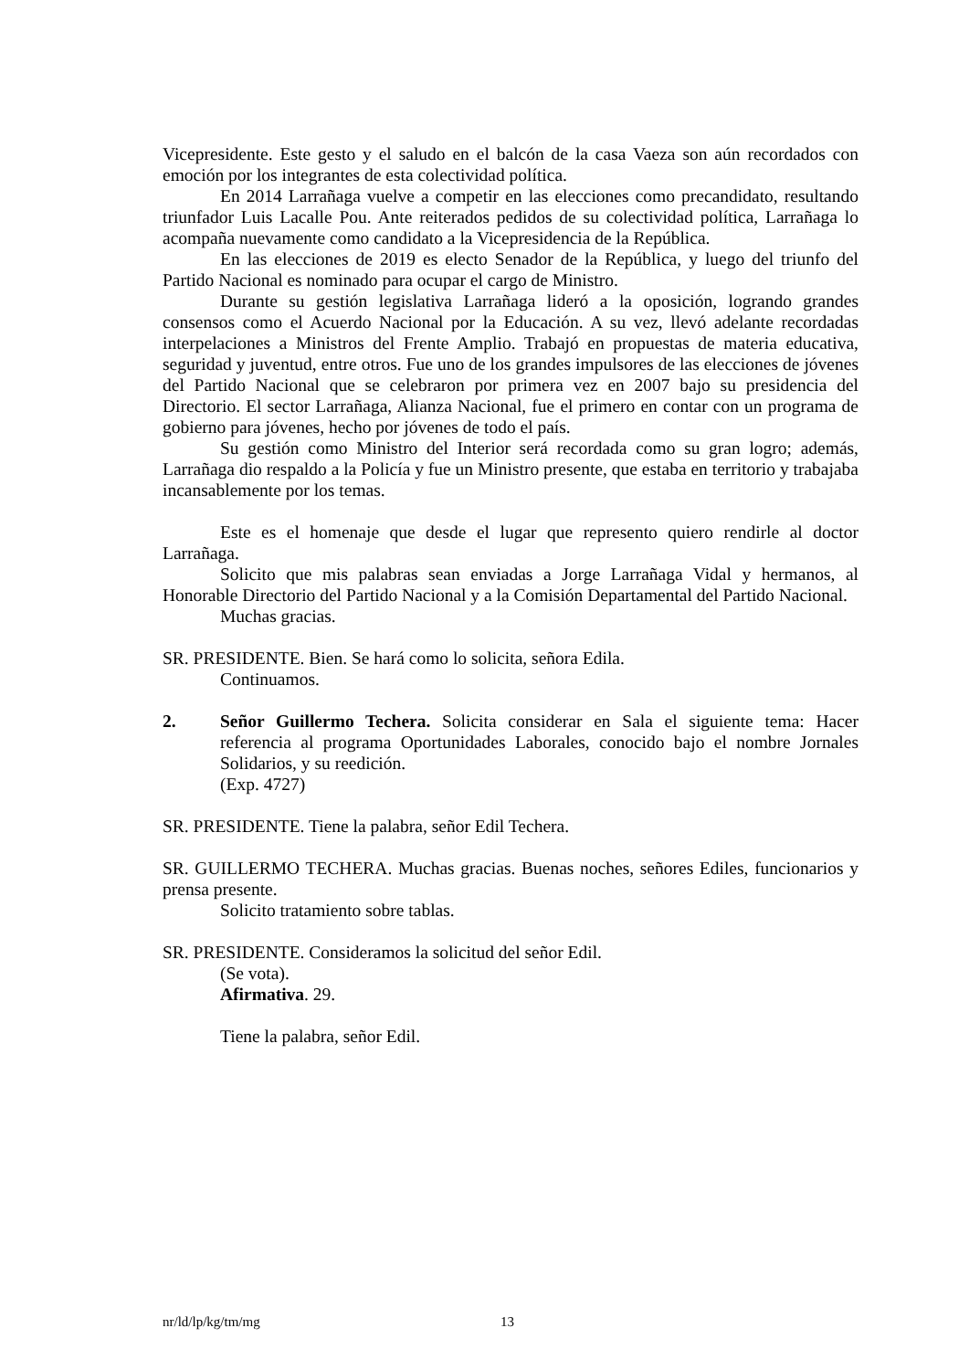Vicepresidente. Este gesto y el saludo en el balcón de la casa Vaeza son aún recordados con emoción por los integrantes de esta colectividad política.
En 2014 Larrañaga vuelve a competir en las elecciones como precandidato, resultando triunfador Luis Lacalle Pou. Ante reiterados pedidos de su colectividad política, Larrañaga lo acompaña nuevamente como candidato a la Vicepresidencia de la República.
En las elecciones de 2019 es electo Senador de la República, y luego del triunfo del Partido Nacional es nominado para ocupar el cargo de Ministro.
Durante su gestión legislativa Larrañaga lideró a la oposición, logrando grandes consensos como el Acuerdo Nacional por la Educación. A su vez, llevó adelante recordadas interpelaciones a Ministros del Frente Amplio. Trabajó en propuestas de materia educativa, seguridad y juventud, entre otros. Fue uno de los grandes impulsores de las elecciones de jóvenes del Partido Nacional que se celebraron por primera vez en 2007 bajo su presidencia del Directorio. El sector Larrañaga, Alianza Nacional, fue el primero en contar con un programa de gobierno para jóvenes, hecho por jóvenes de todo el país.
Su gestión como Ministro del Interior será recordada como su gran logro; además, Larrañaga dio respaldo a la Policía y fue un Ministro presente, que estaba en territorio y trabajaba incansablemente por los temas.
Este es el homenaje que desde el lugar que represento quiero rendirle al doctor Larrañaga.
Solicito que mis palabras sean enviadas a Jorge Larrañaga Vidal y hermanos, al Honorable Directorio del Partido Nacional y a la Comisión Departamental del Partido Nacional.
Muchas gracias.
SR. PRESIDENTE. Bien. Se hará como lo solicita, señora Edila.
Continuamos.
2. Señor Guillermo Techera. Solicita considerar en Sala el siguiente tema: Hacer referencia al programa Oportunidades Laborales, conocido bajo el nombre Jornales Solidarios, y su reedición.
(Exp. 4727)
SR. PRESIDENTE. Tiene la palabra, señor Edil Techera.
SR. GUILLERMO TECHERA. Muchas gracias. Buenas noches, señores Ediles, funcionarios y prensa presente.
Solicito tratamiento sobre tablas.
SR. PRESIDENTE. Consideramos la solicitud del señor Edil.
(Se vota).
Afirmativa. 29.
Tiene la palabra, señor Edil.
nr/ld/lp/kg/tm/mg 13